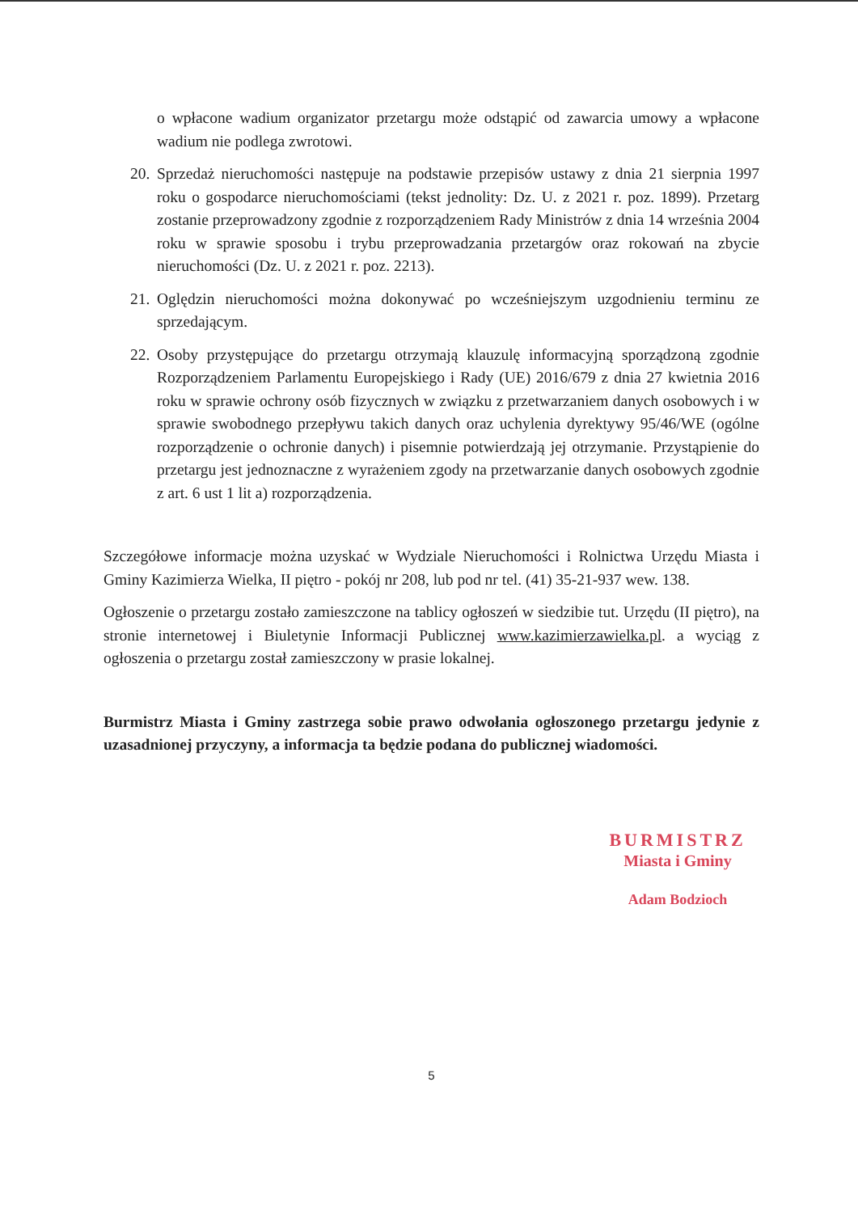o wpłacone wadium organizator przetargu może odstąpić od zawarcia umowy a wpłacone wadium nie podlega zwrotowi.
20. Sprzedaż nieruchomości następuje na podstawie przepisów ustawy z dnia 21 sierpnia 1997 roku o gospodarce nieruchomościami (tekst jednolity: Dz. U. z 2021 r. poz. 1899). Przetarg zostanie przeprowadzony zgodnie z rozporządzeniem Rady Ministrów z dnia 14 września 2004 roku w sprawie sposobu i trybu przeprowadzania przetargów oraz rokowań na zbycie nieruchomości (Dz. U. z 2021 r. poz. 2213).
21. Oględzin nieruchomości można dokonywać po wcześniejszym uzgodnieniu terminu ze sprzedającym.
22. Osoby przystępujące do przetargu otrzymają klauzulę informacyjną sporządzoną zgodnie Rozporządzeniem Parlamentu Europejskiego i Rady (UE) 2016/679 z dnia 27 kwietnia 2016 roku w sprawie ochrony osób fizycznych w związku z przetwarzaniem danych osobowych i w sprawie swobodnego przepływu takich danych oraz uchylenia dyrektywy 95/46/WE (ogólne rozporządzenie o ochronie danych) i pisemnie potwierdzają jej otrzymanie. Przystąpienie do przetargu jest jednoznaczne z wyrażeniem zgody na przetwarzanie danych osobowych zgodnie z art. 6 ust 1 lit a) rozporządzenia.
Szczegółowe informacje można uzyskać w Wydziale Nieruchomości i Rolnictwa Urzędu Miasta i Gminy Kazimierza Wielka, II piętro - pokój nr 208, lub pod nr tel. (41) 35-21-937 wew. 138.
Ogłoszenie o przetargu zostało zamieszczone na tablicy ogłoszeń w siedzibie tut. Urzędu (II piętro), na stronie internetowej i Biuletynie Informacji Publicznej www.kazimierzawielka.pl. a wyciąg z ogłoszenia o przetargu został zamieszczony w prasie lokalnej.
Burmistrz Miasta i Gminy zastrzega sobie prawo odwołania ogłoszonego przetargu jedynie z uzasadnionej przyczyny, a informacja ta będzie podana do publicznej wiadomości.
BURMISTRZ
Miasta i Gminy
Adam Bodzioch
5